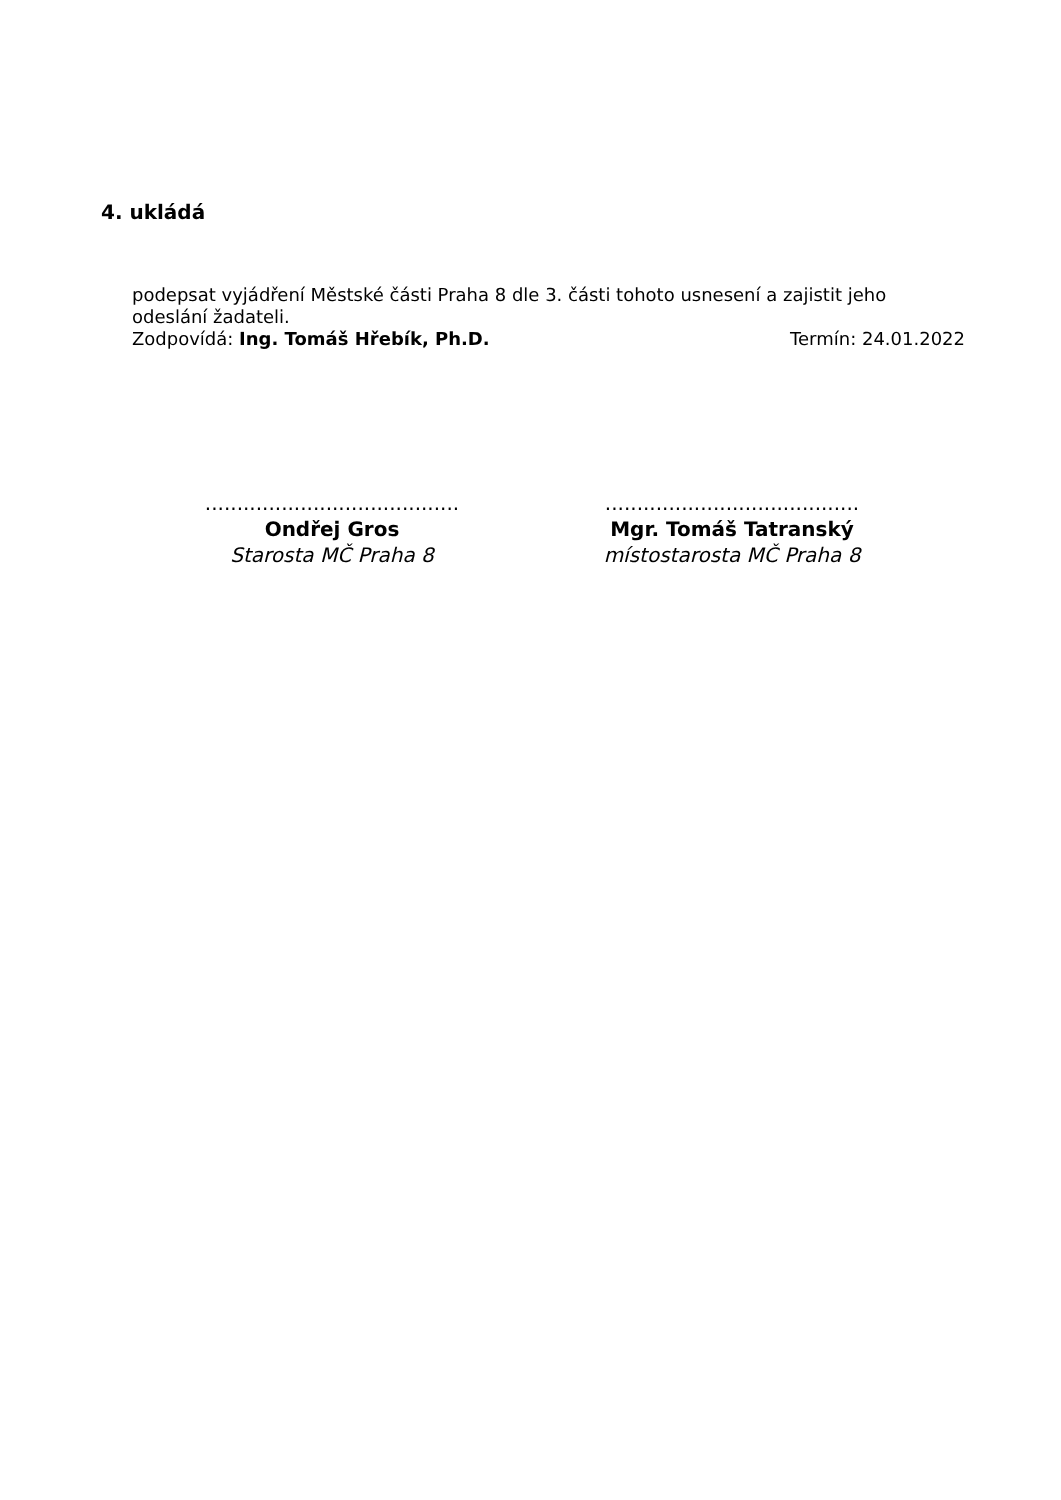4. ukládá
podepsat vyjádření Městské části Praha 8 dle 3. části tohoto usnesení a zajistit jeho odeslání žadateli.
Zodpovídá: Ing. Tomáš Hřebík, Ph.D. Termín: 24.01.2022
........................................
Ondřej Gros
Starosta MČ Praha 8
........................................
Mgr. Tomáš Tatranský
místostarosta MČ Praha 8